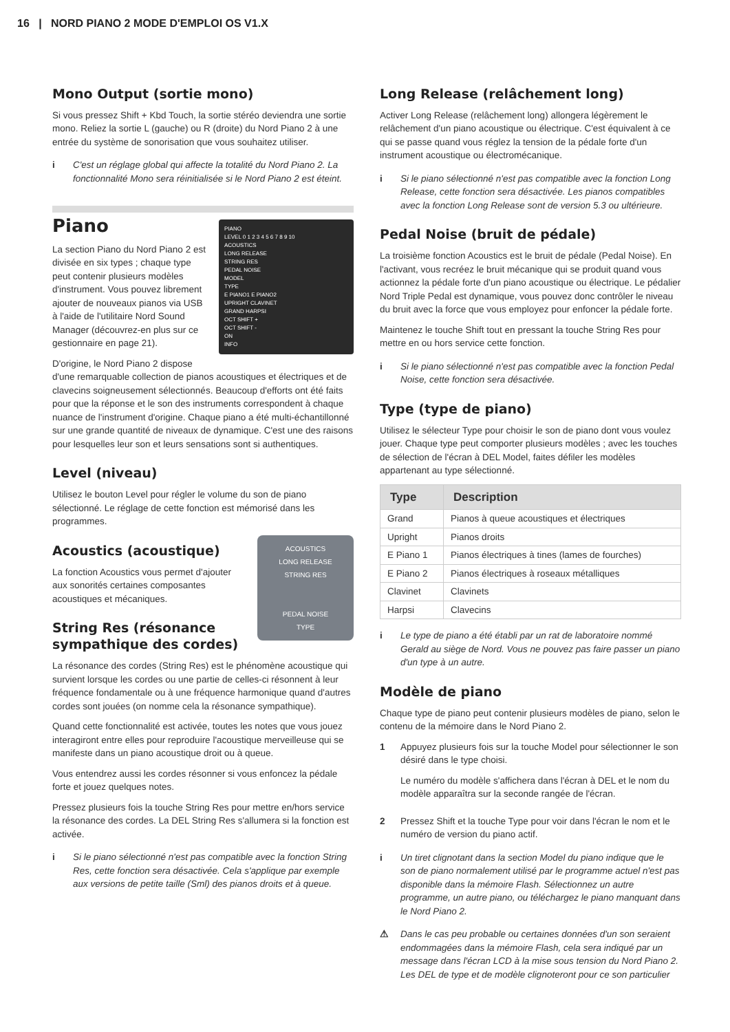16 | NORD PIANO 2 MODE D'EMPLOI OS V1.X
Mono Output (sortie mono)
Si vous pressez Shift + Kbd Touch, la sortie stéréo deviendra une sortie mono. Reliez la sortie L (gauche) ou R (droite) du Nord Piano 2 à une entrée du système de sonorisation que vous souhaitez utiliser.
i C'est un réglage global qui affecte la totalité du Nord Piano 2. La fonctionnalité Mono sera réinitialisée si le Nord Piano 2 est éteint.
PIANO
LEVEL 0 1 2 3 4 5 6 7 8 9 10
ACOUSTICS
LONG RELEASE
STRING RES
PEDAL NOISE
MODEL
TYPE
E PIANO1 E PIANO2
UPRIGHT CLAVINET
GRAND HARPSI
OCT SHIFT +
OCT SHIFT -
ON
INFO
Piano
La section Piano du Nord Piano 2 est divisée en six types ; chaque type peut contenir plusieurs modèles d'instrument. Vous pouvez librement ajouter de nouveaux pianos via USB à l'aide de l'utilitaire Nord Sound Manager (découvrez-en plus sur ce gestionnaire en page 21).
D'origine, le Nord Piano 2 dispose d'une remarquable collection de pianos acoustiques et électriques et de clavecins soigneusement sélectionnés. Beaucoup d'efforts ont été faits pour que la réponse et le son des instruments correspondent à chaque nuance de l'instrument d'origine. Chaque piano a été multi-échantillonné sur une grande quantité de niveaux de dynamique. C'est une des raisons pour lesquelles leur son et leurs sensations sont si authentiques.
Level (niveau)
Utilisez le bouton Level pour régler le volume du son de piano sélectionné. Le réglage de cette fonction est mémorisé dans les programmes.
ACOUSTICS
LONG RELEASE
STRING RES
PEDAL NOISE
TYPE
Acoustics (acoustique)
La fonction Acoustics vous permet d'ajouter aux sonorités certaines composantes acoustiques et mécaniques.
String Res (résonance sympathique des cordes)
La résonance des cordes (String Res) est le phénomène acoustique qui survient lorsque les cordes ou une partie de celles-ci résonnent à leur fréquence fondamentale ou à une fréquence harmonique quand d'autres cordes sont jouées (on nomme cela la résonance sympathique).
Quand cette fonctionnalité est activée, toutes les notes que vous jouez interagiront entre elles pour reproduire l'acoustique merveilleuse qui se manifeste dans un piano acoustique droit ou à queue.
Vous entendrez aussi les cordes résonner si vous enfoncez la pédale forte et jouez quelques notes.
Pressez plusieurs fois la touche String Res pour mettre en/hors service la résonance des cordes. La DEL String Res s'allumera si la fonction est activée.
i Si le piano sélectionné n'est pas compatible avec la fonction String Res, cette fonction sera désactivée. Cela s'applique par exemple aux versions de petite taille (Sml) des pianos droits et à queue.
Long Release (relâchement long)
Activer Long Release (relâchement long) allongera légèrement le relâchement d'un piano acoustique ou électrique. C'est équivalent à ce qui se passe quand vous réglez la tension de la pédale forte d'un instrument acoustique ou électromécanique.
i Si le piano sélectionné n'est pas compatible avec la fonction Long Release, cette fonction sera désactivée. Les pianos compatibles avec la fonction Long Release sont de version 5.3 ou ultérieure.
Pedal Noise (bruit de pédale)
La troisième fonction Acoustics est le bruit de pédale (Pedal Noise). En l'activant, vous recréez le bruit mécanique qui se produit quand vous actionnez la pédale forte d'un piano acoustique ou électrique. Le pédalier Nord Triple Pedal est dynamique, vous pouvez donc contrôler le niveau du bruit avec la force que vous employez pour enfoncer la pédale forte.
Maintenez le touche Shift tout en pressant la touche String Res pour mettre en ou hors service cette fonction.
i Si le piano sélectionné n'est pas compatible avec la fonction Pedal Noise, cette fonction sera désactivée.
Type (type de piano)
Utilisez le sélecteur Type pour choisir le son de piano dont vous voulez jouer. Chaque type peut comporter plusieurs modèles ; avec les touches de sélection de l'écran à DEL Model, faites défiler les modèles appartenant au type sélectionné.
| Type | Description |
| --- | --- |
| Grand | Pianos à queue acoustiques et électriques |
| Upright | Pianos droits |
| E Piano 1 | Pianos électriques à tines (lames de fourches) |
| E Piano 2 | Pianos électriques à roseaux métalliques |
| Clavinet | Clavinets |
| Harpsi | Clavecins |
i Le type de piano a été établi par un rat de laboratoire nommé Gerald au siège de Nord. Vous ne pouvez pas faire passer un piano d'un type à un autre.
Modèle de piano
Chaque type de piano peut contenir plusieurs modèles de piano, selon le contenu de la mémoire dans le Nord Piano 2.
1 Appuyez plusieurs fois sur la touche Model pour sélectionner le son désiré dans le type choisi.
Le numéro du modèle s'affichera dans l'écran à DEL et le nom du modèle apparaîtra sur la seconde rangée de l'écran.
2 Pressez Shift et la touche Type pour voir dans l'écran le nom et le numéro de version du piano actif.
i Un tiret clignotant dans la section Model du piano indique que le son de piano normalement utilisé par le programme actuel n'est pas disponible dans la mémoire Flash. Sélectionnez un autre programme, un autre piano, ou téléchargez le piano manquant dans le Nord Piano 2.
⚠ Dans le cas peu probable ou certaines données d'un son seraient endommagées dans la mémoire Flash, cela sera indiqué par un message dans l'écran LCD à la mise sous tension du Nord Piano 2. Les DEL de type et de modèle clignoteront pour ce son particulier